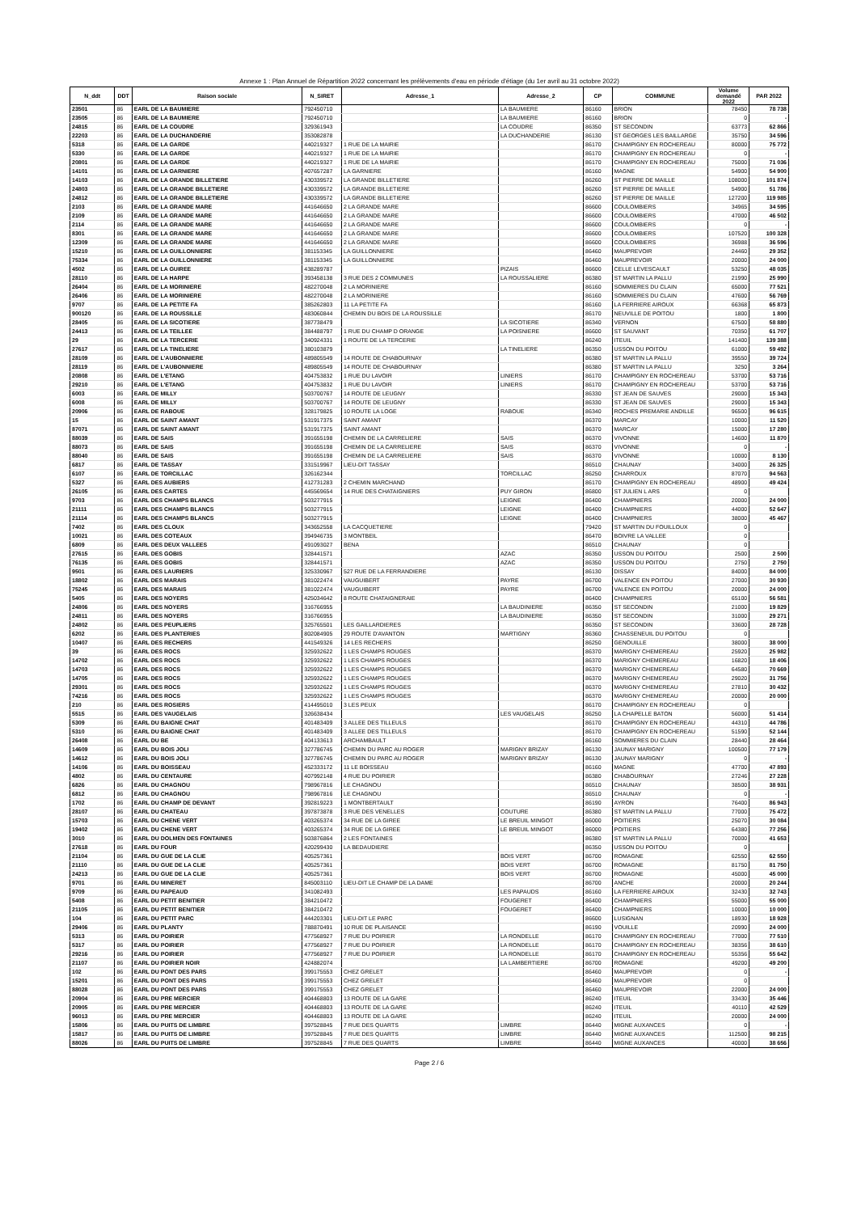Annexe 1 : Plan Annuel de Répartition 2022 concernant les prélèvements d'eau en période d'étiage (du 1er avril au 31 octobre 2022)
| N_ddt | DDT | Raison sociale | N_SIRET | Adresse_1 | Adresse_2 | CP | COMMUNE | Volume demandé 2022 | PAR 2022 |
| --- | --- | --- | --- | --- | --- | --- | --- | --- | --- |
| 23501 | 86 | EARL DE LA BAUMIERE | 792450710 | | LA BAUMIERE | 86160 | BRION | 78450 | 78 738 |
| 23505 | 86 | EARL DE LA BAUMIERE | 792450710 | | LA BAUMIERE | 86160 | BRION | 0 | - |
| 24815 | 86 | EARL DE LA COUDRE | 329361943 | | LA COUDRE | 86350 | ST SECONDIN | 63773 | 62 866 |
| 22203 | 86 | EARL DE LA DUCHANDERIE | 353082878 | | LA DUCHANDERIE | 86130 | ST GEORGES LES BAILLARGE | 35750 | 34 596 |
| 5318 | 86 | EARL DE LA GARDE | 440219327 | 1 RUE DE LA MAIRIE | | 86170 | CHAMPIGNY EN ROCHEREAU | 80000 | 75 772 |
| 5330 | 86 | EARL DE LA GARDE | 440219327 | 1 RUE DE LA MAIRIE | | 86170 | CHAMPIGNY EN ROCHEREAU | 0 | - |
| 20801 | 86 | EARL DE LA GARDE | 440219327 | 1 RUE DE LA MAIRIE | | 86170 | CHAMPIGNY EN ROCHEREAU | 75000 | 71 036 |
| 14101 | 86 | EARL DE LA GARNIERE | 407657287 | LA GARNIERE | | 86160 | MAGNE | 54900 | 54 900 |
| 14103 | 86 | EARL DE LA GRANDE BILLETIERE | 430339572 | LA GRANDE BILLETIERE | | 86260 | ST PIERRE DE MAILLE | 108000 | 101 874 |
| 24803 | 86 | EARL DE LA GRANDE BILLETIERE | 430339572 | LA GRANDE BILLETIERE | | 86260 | ST PIERRE DE MAILLE | 54900 | 51 786 |
| 24812 | 86 | EARL DE LA GRANDE BILLETIERE | 430339572 | LA GRANDE BILLETIERE | | 86260 | ST PIERRE DE MAILLE | 127200 | 119 985 |
| 2103 | 86 | EARL DE LA GRANDE MARE | 441646650 | 2 LA GRANDE MARE | | 86600 | COULOMBIERS | 34965 | 34 595 |
| 2109 | 86 | EARL DE LA GRANDE MARE | 441646650 | 2 LA GRANDE MARE | | 86600 | COULOMBIERS | 47000 | 46 502 |
| 2114 | 86 | EARL DE LA GRANDE MARE | 441646650 | 2 LA GRANDE MARE | | 86600 | COULOMBIERS | 0 | - |
| 8301 | 86 | EARL DE LA GRANDE MARE | 441646650 | 2 LA GRANDE MARE | | 86600 | COULOMBIERS | 107520 | 100 328 |
| 12309 | 86 | EARL DE LA GRANDE MARE | 441646650 | 2 LA GRANDE MARE | | 86600 | COULOMBIERS | 36988 | 36 596 |
| 15210 | 86 | EARL DE LA GUILLONNIERE | 381153345 | LA GUILLONNIERE | | 86460 | MAUPREVOIR | 24460 | 29 352 |
| 75334 | 86 | EARL DE LA GUILLONNIERE | 381153345 | LA GUILLONNIERE | | 86460 | MAUPREVOIR | 20000 | 24 000 |
| 4502 | 86 | EARL DE LA GUIREE | 438289787 | | PIZAIS | 86600 | CELLE LEVESCAULT | 53250 | 48 035 |
| 28110 | 86 | EARL DE LA HARPE | 393458138 | 3 RUE DES 2 COMMUNES | LA ROUSSALIERE | 86380 | ST MARTIN LA PALLU | 21990 | 25 990 |
| 26404 | 86 | EARL DE LA MORINIERE | 482270048 | 2 LA MORINIERE | | 86160 | SOMMIERES DU CLAIN | 65000 | 77 521 |
| 26406 | 86 | EARL DE LA MORINIERE | 482270048 | 2 LA MORINIERE | | 86160 | SOMMIERES DU CLAIN | 47600 | 56 769 |
| 9707 | 86 | EARL DE LA PETITE FA | 385262803 | 11 LA PETITE FA | | 86160 | LA FERRIERE AIROUX | 66368 | 65 873 |
| 900120 | 86 | EARL DE LA ROUSSILLE | 483060844 | CHEMIN DU BOIS DE LA ROUSSILLE | | 86170 | NEUVILLE DE POITOU | 1800 | 1 800 |
| 28405 | 86 | EARL DE LA SICOTIERE | 387738479 | | LA SICOTIERE | 86340 | VERNON | 67500 | 58 880 |
| 24413 | 86 | EARL DE LA TEILLEE | 384488797 | 1 RUE DU CHAMP D ORANGE | LA POISNIERE | 86600 | ST SAUVANT | 70350 | 61 707 |
| 29 | 86 | EARL DE LA TERCERIE | 340924331 | 1 ROUTE DE LA TERCERIE | | 86240 | ITEUIL | 141400 | 139 388 |
| 27617 | 86 | EARL DE LA TINELIERE | 380103879 | | LA TINELIERE | 86350 | USSON DU POITOU | 61000 | 59 492 |
| 28109 | 86 | EARL DE L'AUBONNIERE | 489805549 | 14 ROUTE DE CHABOURNAY | | 86380 | ST MARTIN LA PALLU | 39550 | 39 724 |
| 28119 | 86 | EARL DE L'AUBONNIERE | 489805549 | 14 ROUTE DE CHABOURNAY | | 86380 | ST MARTIN LA PALLU | 3250 | 3 264 |
| 20808 | 86 | EARL DE L'ETANG | 404753832 | 1 RUE DU LAVOIR | LINIERS | 86170 | CHAMPIGNY EN ROCHEREAU | 53700 | 53 716 |
| 29210 | 86 | EARL DE L'ETANG | 404753832 | 1 RUE DU LAVOIR | LINIERS | 86170 | CHAMPIGNY EN ROCHEREAU | 53700 | 53 716 |
| 6003 | 86 | EARL DE MILLY | 503700767 | 14 ROUTE DE LEUGNY | | 86330 | ST JEAN DE SAUVES | 29000 | 15 343 |
| 6008 | 86 | EARL DE MILLY | 503700767 | 14 ROUTE DE LEUGNY | | 86330 | ST JEAN DE SAUVES | 29000 | 15 343 |
| 20906 | 86 | EARL DE RABOUE | 328179825 | 10 ROUTE LA LOGE | RABOUE | 86340 | ROCHES PREMARIE ANDILLE | 96500 | 96 615 |
| 15 | 86 | EARL DE SAINT AMANT | 531917375 | SAINT AMANT | | 86370 | MARCAY | 10000 | 11 520 |
| 87071 | 86 | EARL DE SAINT AMANT | 531917375 | SAINT AMANT | | 86370 | MARCAY | 15000 | 17 280 |
| 88039 | 86 | EARL DE SAIS | 391655198 | CHEMIN DE LA CARRELIERE | SAIS | 86370 | VIVONNE | 14600 | 11 870 |
| 88073 | 86 | EARL DE SAIS | 391655198 | CHEMIN DE LA CARRELIERE | SAIS | 86370 | VIVONNE | 0 | - |
| 88040 | 86 | EARL DE SAIS | 391655198 | CHEMIN DE LA CARRELIERE | SAIS | 86370 | VIVONNE | 10000 | 8 130 |
| 6817 | 86 | EARL DE TASSAY | 331519967 | LIEU-DIT TASSAY | | 86510 | CHAUNAY | 34000 | 26 325 |
| 6107 | 86 | EARL DE TORCILLAC | 326162344 | | TORCILLAC | 86250 | CHARROUX | 87070 | 94 563 |
| 5327 | 86 | EARL DES AUBIERS | 412731283 | 2 CHEMIN MARCHAND | | 86170 | CHAMPIGNY EN ROCHEREAU | 48900 | 49 424 |
| 26105 | 86 | EARL DES CARTES | 445569654 | 14 RUE DES CHATAIGNIERS | PUY GIRON | 86800 | ST JULIEN L ARS | 0 | |
| 9703 | 86 | EARL DES CHAMPS BLANCS | 503277915 | | LEIGNE | 86400 | CHAMPNIERS | 20000 | 24 000 |
| 21111 | 86 | EARL DES CHAMPS BLANCS | 503277915 | | LEIGNE | 86400 | CHAMPNIERS | 44000 | 52 647 |
| 21114 | 86 | EARL DES CHAMPS BLANCS | 503277915 | | LEIGNE | 86400 | CHAMPNIERS | 38000 | 45 467 |
| 7402 | 86 | EARL DES CLOUX | 343652558 | LA CACQUETIERE | | 79420 | ST MARTIN DU FOUILLOUX | 0 | |
| 10021 | 86 | EARL DES COTEAUX | 394946735 | 3 MONTBEIL | | 86470 | BOIVRE LA VALLEE | 0 | |
| 6809 | 86 | EARL DES DEUX VALLEES | 491093027 | BENA | | 86510 | CHAUNAY | 0 | |
| 27615 | 86 | EARL DES GOBIS | 328441571 | | AZAC | 86350 | USSON DU POITOU | 2500 | 2 500 |
| 76135 | 86 | EARL DES GOBIS | 328441571 | | AZAC | 86350 | USSON DU POITOU | 2750 | 2 750 |
| 9501 | 86 | EARL DES LAURIERS | 325330967 | 527 RUE DE LA FERRANDIERE | | 86130 | DISSAY | 84000 | 84 000 |
| 18802 | 86 | EARL DES MARAIS | 381022474 | VAUGUIBERT | PAYRE | 86700 | VALENCE EN POITOU | 27000 | 30 930 |
| 75245 | 86 | EARL DES MARAIS | 381022474 | VAUGUIBERT | PAYRE | 86700 | VALENCE EN POITOU | 20000 | 24 000 |
| 5405 | 86 | EARL DES NOYERS | 425034642 | 8 ROUTE CHATAIGNERAIE | | 86400 | CHAMPNIERS | 65100 | 56 581 |
| 24806 | 86 | EARL DES NOYERS | 316766955 | | LA BAUDINIERE | 86350 | ST SECONDIN | 21000 | 19 829 |
| 24811 | 86 | EARL DES NOYERS | 316766955 | | LA BAUDINIERE | 86350 | ST SECONDIN | 31000 | 29 271 |
| 24802 | 86 | EARL DES PEUPLIERS | 325765501 | LES GAILLARDIERES | | 86350 | ST SECONDIN | 33600 | 28 728 |
| 6202 | 86 | EARL DES PLANTERIES | 802084905 | 29 ROUTE D'AVANTON | MARTIGNY | 86360 | CHASSENEUIL DU POITOU | 0 | |
| 10407 | 86 | EARL DES RECHERS | 441549326 | 14 LES RECHERS | | 86250 | GENOUILLE | 38000 | 38 000 |
| 39 | 86 | EARL DES ROCS | 325932622 | 1 LES CHAMPS ROUGES | | 86370 | MARIGNY CHEMEREAU | 25920 | 25 982 |
| 14702 | 86 | EARL DES ROCS | 325932622 | 1 LES CHAMPS ROUGES | | 86370 | MARIGNY CHEMEREAU | 16820 | 18 406 |
| 14703 | 86 | EARL DES ROCS | 325932622 | 1 LES CHAMPS ROUGES | | 86370 | MARIGNY CHEMEREAU | 64580 | 70 669 |
| 14705 | 86 | EARL DES ROCS | 325932622 | 1 LES CHAMPS ROUGES | | 86370 | MARIGNY CHEMEREAU | 29020 | 31 756 |
| 29301 | 86 | EARL DES ROCS | 325932622 | 1 LES CHAMPS ROUGES | | 86370 | MARIGNY CHEMEREAU | 27810 | 30 432 |
| 74216 | 86 | EARL DES ROCS | 325932622 | 1 LES CHAMPS ROUGES | | 86370 | MARIGNY CHEMEREAU | 20000 | 20 000 |
| 210 | 86 | EARL DES ROSIERS | 414495010 | 3 LES PEUX | | 86170 | CHAMPIGNY EN ROCHEREAU | 0 | |
| 5515 | 86 | EARL DES VAUGELAIS | 326638434 | | LES VAUGELAIS | 86250 | LA CHAPELLE BATON | 56000 | 51 414 |
| 5309 | 86 | EARL DU BAIGNE CHAT | 401483409 | 3 ALLEE DES TILLEULS | | 86170 | CHAMPIGNY EN ROCHEREAU | 44310 | 44 786 |
| 5310 | 86 | EARL DU BAIGNE CHAT | 401483409 | 3 ALLEE DES TILLEULS | | 86170 | CHAMPIGNY EN ROCHEREAU | 51590 | 52 144 |
| 26408 | 86 | EARL DU BE | 404133613 | ARCHAMBAULT | | 86160 | SOMMIERES DU CLAIN | 28440 | 28 464 |
| 14609 | 86 | EARL DU BOIS JOLI | 327786745 | CHEMIN DU PARC AU ROGER | MARIGNY BRIZAY | 86130 | JAUNAY MARIGNY | 100500 | 77 179 |
| 14612 | 86 | EARL DU BOIS JOLI | 327786745 | CHEMIN DU PARC AU ROGER | MARIGNY BRIZAY | 86130 | JAUNAY MARIGNY | 0 | - |
| 14106 | 86 | EARL DU BOISSEAU | 452333172 | 11 LE BOISSEAU | | 86160 | MAGNE | 47700 | 47 893 |
| 4802 | 86 | EARL DU CENTAURE | 407992148 | 4 RUE DU POIRIER | | 86380 | CHABOURNAY | 27246 | 27 228 |
| 6826 | 86 | EARL DU CHAGNOU | 798967816 | LE CHAGNOU | | 86510 | CHAUNAY | 38500 | 38 931 |
| 6812 | 86 | EARL DU CHAGNOU | 798967816 | LE CHAGNOU | | 86510 | CHAUNAY | 0 | - |
| 1702 | 86 | EARL DU CHAMP DE DEVANT | 392819223 | 1 MONTBERTAULT | | 86190 | AYRON | 76400 | 86 943 |
| 28107 | 86 | EARL DU CHATEAU | 397873878 | 3 RUE DES VENELLES | COUTURE | 86380 | ST MARTIN LA PALLU | 77000 | 75 472 |
| 15703 | 86 | EARL DU CHENE VERT | 403265374 | 34 RUE DE LA GIREE | LE BREUIL MINGOT | 86000 | POITIERS | 25070 | 30 084 |
| 19402 | 86 | EARL DU CHENE VERT | 403265374 | 34 RUE DE LA GIREE | LE BREUIL MINGOT | 86000 | POITIERS | 64380 | 77 256 |
| 3010 | 86 | EARL DU DOLMEN DES FONTAINES | 503876864 | 2 LES FONTAINES | | 86380 | ST MARTIN LA PALLU | 70000 | 41 653 |
| 27618 | 86 | EARL DU FOUR | 420299430 | LA BEDAUDIERE | | 86350 | USSON DU POITOU | 0 | |
| 21104 | 86 | EARL DU GUE DE LA CLIE | 405257361 | | BOIS VERT | 86700 | ROMAGNE | 62550 | 62 550 |
| 21110 | 86 | EARL DU GUE DE LA CLIE | 405257361 | | BOIS VERT | 86700 | ROMAGNE | 81750 | 81 750 |
| 24213 | 86 | EARL DU GUE DE LA CLIE | 405257361 | | BOIS VERT | 86700 | ROMAGNE | 45000 | 45 000 |
| 9701 | 86 | EARL DU MINERET | 845003110 | LIEU-DIT LE CHAMP DE LA DAME | | 86700 | ANCHE | 20000 | 20 244 |
| 9709 | 86 | EARL DU PAPEAUD | 341082493 | | LES PAPAUDS | 86160 | LA FERRIERE AIROUX | 32430 | 32 743 |
| 5408 | 86 | EARL DU PETIT BENITIER | 384210472 | | FOUGERET | 86400 | CHAMPNIERS | 55000 | 55 000 |
| 21105 | 86 | EARL DU PETIT BENITIER | 384210472 | | FOUGERET | 86400 | CHAMPNIERS | 10000 | 10 000 |
| 104 | 86 | EARL DU PETIT PARC | 444203301 | LIEU-DIT LE PARC | | 86600 | LUSIGNAN | 18930 | 18 928 |
| 29406 | 86 | EARL DU PLANTY | 788870491 | 10 RUE DE PLAISANCE | | 86190 | VOUILLE | 20990 | 24 000 |
| 5313 | 86 | EARL DU POIRIER | 477568927 | 7 RUE DU POIRIER | LA RONDELLE | 86170 | CHAMPIGNY EN ROCHEREAU | 77000 | 77 510 |
| 5317 | 86 | EARL DU POIRIER | 477568927 | 7 RUE DU POIRIER | LA RONDELLE | 86170 | CHAMPIGNY EN ROCHEREAU | 38356 | 38 610 |
| 29216 | 86 | EARL DU POIRIER | 477568927 | 7 RUE DU POIRIER | LA RONDELLE | 86170 | CHAMPIGNY EN ROCHEREAU | 55356 | 55 642 |
| 21107 | 86 | EARL DU POIRIER NOIR | 424882074 | | LA LAMBERTIERE | 86700 | ROMAGNE | 49200 | 49 200 |
| 102 | 86 | EARL DU PONT DES PARS | 399175553 | CHEZ GRELET | | 86460 | MAUPREVOIR | 0 | - |
| 15201 | 86 | EARL DU PONT DES PARS | 399175553 | CHEZ GRELET | | 86460 | MAUPREVOIR | 0 | |
| 88028 | 86 | EARL DU PONT DES PARS | 399175553 | CHEZ GRELET | | 86460 | MAUPREVOIR | 22000 | 24 000 |
| 20904 | 86 | EARL DU PRE MERCIER | 404468803 | 13 ROUTE DE LA GARE | | 86240 | ITEUIL | 33430 | 35 446 |
| 20905 | 86 | EARL DU PRE MERCIER | 404468803 | 13 ROUTE DE LA GARE | | 86240 | ITEUIL | 40110 | 42 529 |
| 96013 | 86 | EARL DU PRE MERCIER | 404468803 | 13 ROUTE DE LA GARE | | 86240 | ITEUIL | 20000 | 24 000 |
| 15806 | 86 | EARL DU PUITS DE LIMBRE | 397528845 | 7 RUE DES QUARTS | LIMBRE | 86440 | MIGNE AUXANCES | 0 | - |
| 15817 | 86 | EARL DU PUITS DE LIMBRE | 397528845 | 7 RUE DES QUARTS | LIMBRE | 86440 | MIGNE AUXANCES | 112500 | 98 215 |
| 88026 | 86 | EARL DU PUITS DE LIMBRE | 397528845 | 7 RUE DES QUARTS | LIMBRE | 86440 | MIGNE AUXANCES | 40000 | 38 656 |
Page 2 / 6